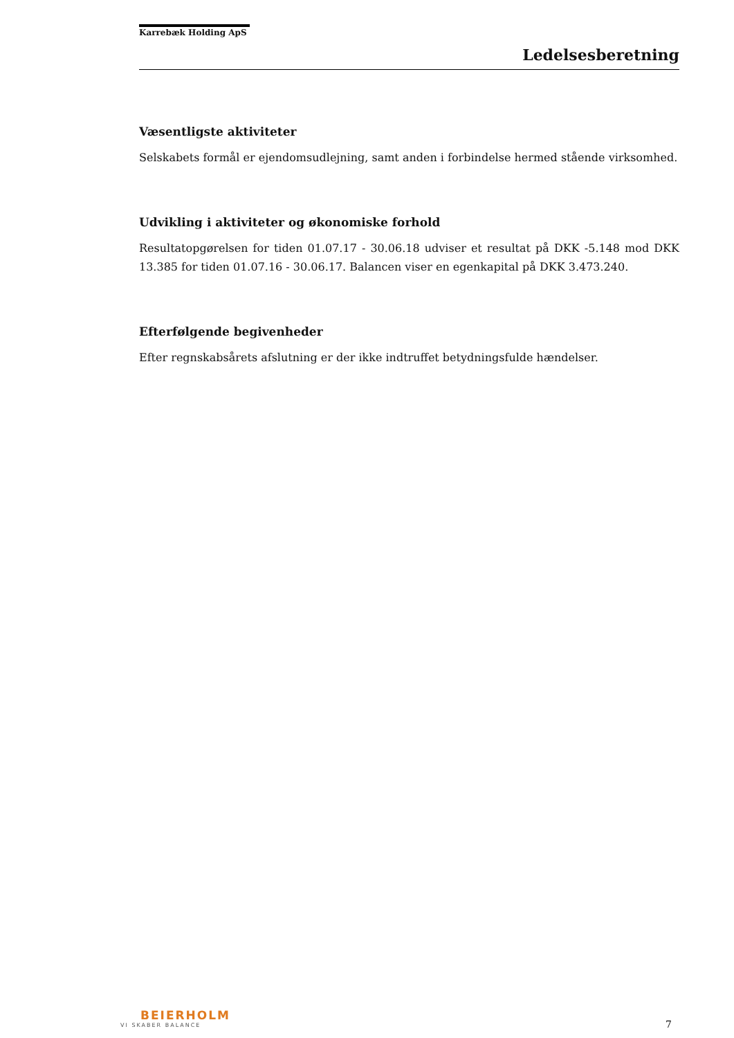Karrebæk Holding ApS
Ledelsesberetning
Væsentligste aktiviteter
Selskabets formål er ejendomsudlejning, samt anden i forbindelse hermed stående virksomhed.
Udvikling i aktiviteter og økonomiske forhold
Resultatopgørelsen for tiden 01.07.17 - 30.06.18 udviser et resultat på DKK -5.148 mod DKK 13.385 for tiden 01.07.16 - 30.06.17. Balancen viser en egenkapital på DKK 3.473.240.
Efterfølgende begivenheder
Efter regnskabsårets afslutning er der ikke indtruffet betydningsfulde hændelser.
BEIERHOLM
VI SKABER BALANCE
7